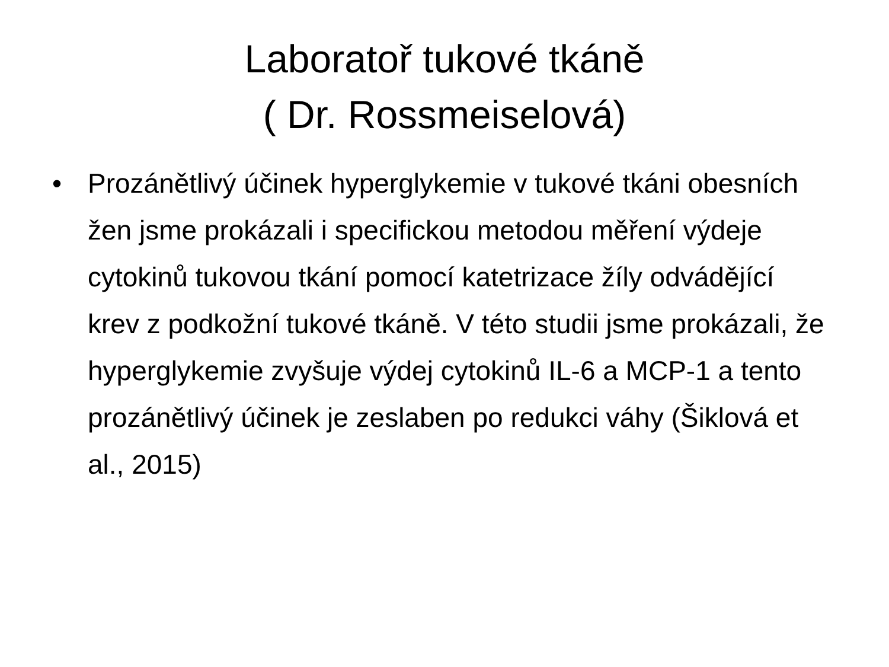Laboratoř tukové tkáně
( Dr. Rossmeiselová)
• Prozánětlivý účinek hyperglykemie v tukové tkáni obesních žen jsme prokázali i specifickou metodou měření výdeje cytokinů tukovou tkání pomocí katetrizace žíly odvádějící krev z podkožní tukové tkáně. V této studii jsme prokázali, že hyperglykemie zvyšuje výdej cytokinů IL-6 a MCP-1 a tento prozánětlivý účinek je zeslaben po redukci váhy (Šiklová et al., 2015)